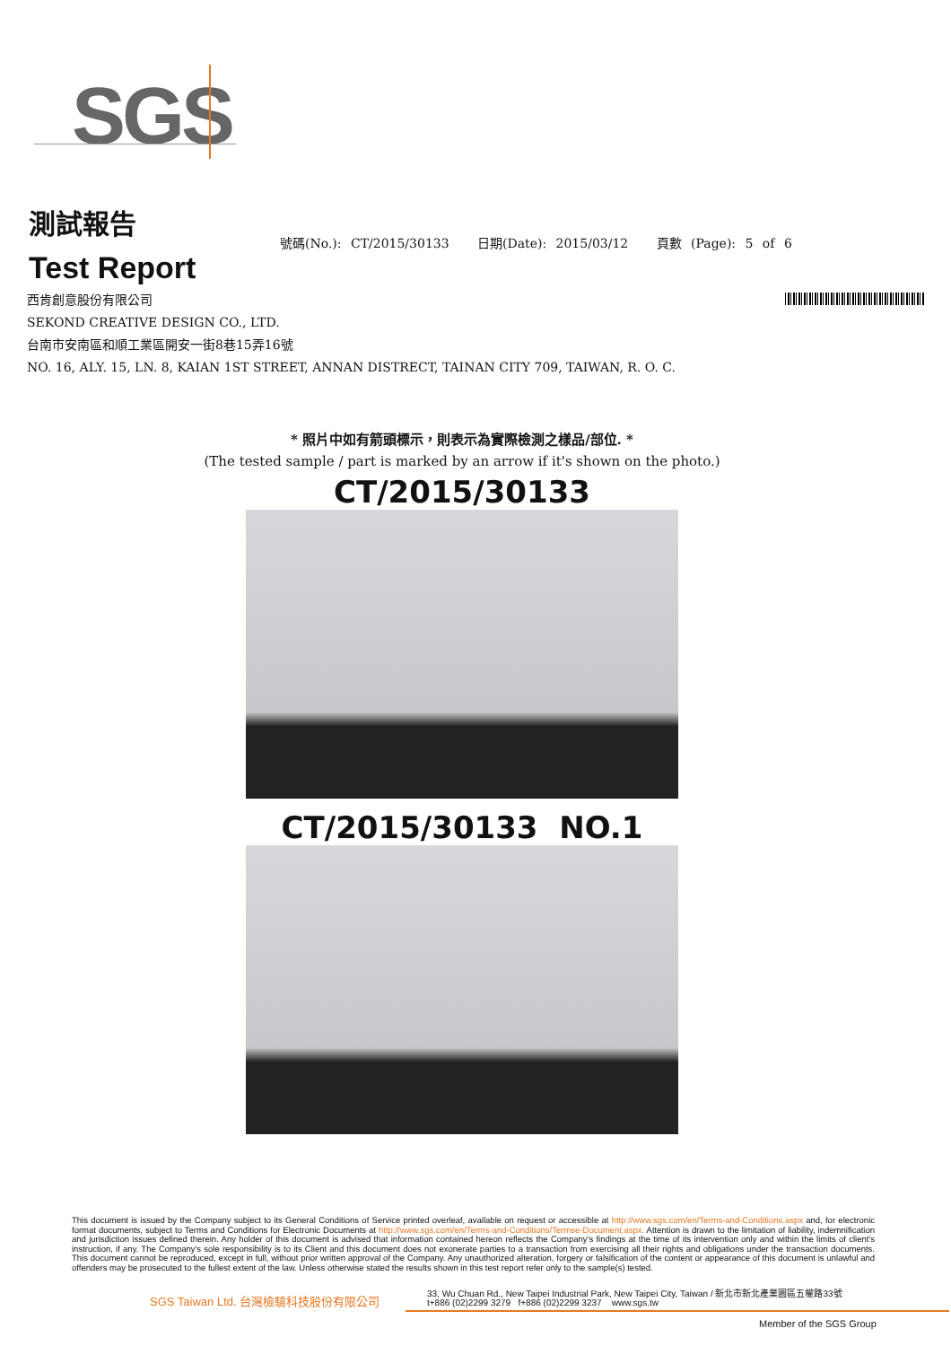SGS
測試報告
Test Report
號碼(No.): CT/2015/30133 日期(Date): 2015/03/12 頁數 (Page): 5 of 6
西肯創意股份有限公司
SEKOND CREATIVE DESIGN CO., LTD.
台南市安南區和順工業區開安一街8巷15弄16號
NO. 16, ALY. 15, LN. 8, KAIAN 1ST STREET, ANNAN DISTRECT, TAINAN CITY 709, TAIWAN, R. O. C.
* 照片中如有箭頭標示，則表示為實際檢測之樣品/部位. *
(The tested sample / part is marked by an arrow if it's shown on the photo.)
CT/2015/30133
CT/2015/30133 NO.1
This document is issued by the Company subject to its General Conditions of Service printed overleaf, available on request or accessible at http://www.sgs.com/en/Terms-and-Conditions.aspx and, for electronic format documents, subject to Terms and Conditions for Electronic Documents at http://www.sgs.com/en/Terms-and-Conditions/Termse-Document.aspx. Attention is drawn to the limitation of liability, indemnification and jurisdiction issues defined therein. Any holder of this document is advised that information contained hereon reflects the Company's findings at the time of its intervention only and within the limits of client's instruction, if any. The Company's sole responsibility is to its Client and this document does not exonerate parties to a transaction from exercising all their rights and obligations under the transaction documents. This document cannot be reproduced, except in full, without prior written approval of the Company. Any unauthorized alteration, forgery or falsification of the content or appearance of this document is unlawful and offenders may be prosecuted to the fullest extent of the law. Unless otherwise stated the results shown in this test report refer only to the sample(s) tested.
SGS Taiwan Ltd. 台灣檢驗科技股份有限公司
33, Wu Chuan Rd., New Taipei Industrial Park, New Taipei City, Taiwan / 新北市新北產業園區五權路33號
t+886 (02)2299 3279 f+886 (02)2299 3237 www.sgs.tw
Member of the SGS Group